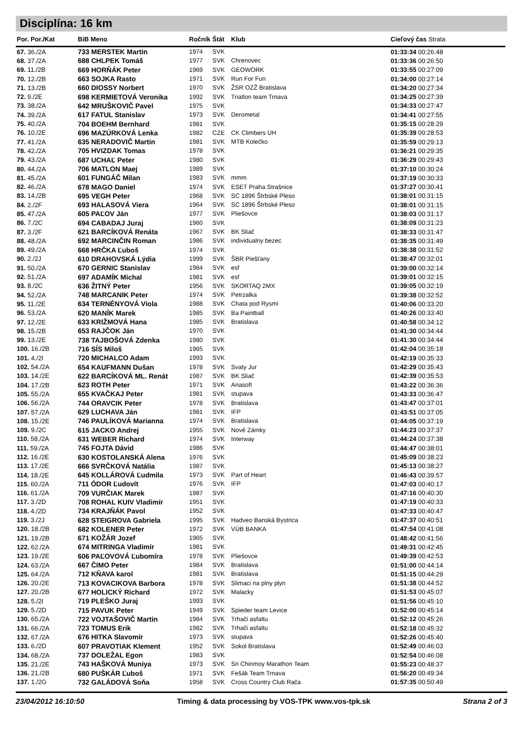Disciplína: 16 km
| Por. Por./Kat | BiB Meno | Ročník | Štát | Klub | Cieľový čas Strata |
| --- | --- | --- | --- | --- | --- |
| 67. 36./2A | 733 MERSTEK Martin | 1974 | SVK | | 01:33:34 00:26:48 |
| 68. 37./2A | 688 CHLPEK Tomáš | 1977 | SVK | Chrenovec | 01:33:36 00:26:50 |
| 69. 11./2B | 669 HORŇÁK Peter | 1969 | SVK | GEOWORK | 01:33:55 00:27:09 |
| 70. 12./2B | 663 SOJKA Rasto | 1971 | SVK | Run For Fun | 01:34:00 00:27:14 |
| 71. 13./2B | 660 DIOSSY Norbert | 1970 | SVK | ŽSR OZŽ Bratislava | 01:34:20 00:27:34 |
| 72. 9./2E | 698 KERMIETOVÁ Veronika | 1992 | SVK | Triatlon team Trnava | 01:34:25 00:27:39 |
| 73. 38./2A | 642 MRUŠKOVIČ Pavel | 1975 | SVK | | 01:34:33 00:27:47 |
| 74. 39./2A | 617 FATUL Stanislav | 1973 | SVK | Derometal | 01:34:41 00:27:55 |
| 75. 40./2A | 704 BOEHM Bernhard | 1981 | SVK | | 01:35:15 00:28:29 |
| 76. 10./2E | 696 MAZÚRKOVÁ Lenka | 1982 | CZE | CK Climbers UH | 01:35:39 00:28:53 |
| 77. 41./2A | 635 NERADOVIČ Martin | 1981 | SVK | MTB Kolečko | 01:35:59 00:29:13 |
| 78. 42./2A | 705 HVIZDAK Tomas | 1978 | SVK | | 01:36:21 00:29:35 |
| 79. 43./2A | 687 UCHAĽ Peter | 1980 | SVK | | 01:36:29 00:29:43 |
| 80. 44./2A | 706 MATLON Maej | 1989 | SVK | | 01:37:10 00:30:24 |
| 81. 45./2A | 601 FUNGÁČ Milan | 1983 | SVK | mmm | 01:37:19 00:30:33 |
| 82. 46./2A | 678 MAGO Daniel | 1974 | SVK | ESET Praha Strašnice | 01:37:27 00:30:41 |
| 83. 14./2B | 695 VEGH Peter | 1968 | SVK | SC 1896 Štrbské Pleso | 01:38:01 00:31:15 |
| 84. 2./2F | 693 HALASOVÁ Viera | 1964 | SVK | SC 1896 Štrbské Pleso | 01:38:01 00:31:15 |
| 85. 47./2A | 605 PAĽOV Ján | 1977 | SVK | Pliešovce | 01:38:03 00:31:17 |
| 86. 7./2C | 694 CABADAJ Juraj | 1960 | SVK | | 01:38:09 00:31:23 |
| 87. 3./2F | 621 BARCÍKOVÁ Renáta | 1967 | SVK | BK Sliač | 01:38:33 00:31:47 |
| 88. 48./2A | 692 MARCINČIN Roman | 1986 | SVK | individualny bezec | 01:38:35 00:31:49 |
| 89. 49./2A | 668 HRČKA Ľuboš | 1974 | SVK | | 01:38:38 00:31:52 |
| 90. 2./2J | 610 DRAHOVSKÁ Lýdia | 1999 | SVK | ŠBR Piešťany | 01:38:47 00:32:01 |
| 91. 50./2A | 670 GERNIC Stanislav | 1984 | SVK | esf | 01:39:00 00:32:14 |
| 92. 51./2A | 697 ADAMÍK Michal | 1981 | SVK | esf | 01:39:01 00:32:15 |
| 93. 8./2C | 636 ŽITNÝ Peter | 1956 | SVK | SKORTAQ 2MX | 01:39:05 00:32:19 |
| 94. 52./2A | 748 MARCANIK Peter | 1974 | SVK | Petrzalka | 01:39:38 00:32:52 |
| 95. 11./2E | 634 TERNÉNYOVÁ Viola | 1988 | SVK | Chata pod Rysmi | 01:40:06 00:33:20 |
| 96. 53./2A | 620 MANÍK Marek | 1985 | SVK | Ba Paintball | 01:40:26 00:33:40 |
| 97. 12./2E | 633 KRIŽMOVÁ Hana | 1985 | SVK | Bratislava | 01:40:58 00:34:12 |
| 98. 15./2B | 653 RAJČOK Ján | 1970 | SVK | | 01:41:30 00:34:44 |
| 99. 13./2E | 738 TAJBOŠOVÁ Zdenka | 1980 | SVK | | 01:41:30 00:34:44 |
| 100. 16./2B | 716 SÍS Miloš | 1965 | SVK | | 01:42:04 00:35:18 |
| 101. 4./2I | 720 MICHALCO Adam | 1993 | SVK | | 01:42:19 00:35:33 |
| 102. 54./2A | 654 KAUFMANN Dušan | 1978 | SVK | Svaty Jur | 01:42:29 00:35:43 |
| 103. 14./2E | 622 BARCÍKOVÁ ML. Renát | 1987 | SVK | BK Sliač | 01:42:39 00:35:53 |
| 104. 17./2B | 623 ROTH Peter | 1971 | SVK | Anasoft | 01:43:22 00:36:36 |
| 105. 55./2A | 655 KVAČKAJ Peter | 1981 | SVK | stupava | 01:43:33 00:36:47 |
| 106. 56./2A | 744 ORAVCIK Peter | 1978 | SVK | Bratislava | 01:43:47 00:37:01 |
| 107. 57./2A | 629 LUCHAVA Ján | 1981 | SVK | IFP | 01:43:51 00:37:05 |
| 108. 15./2E | 746 PAULÍKOVÁ Marianna | 1974 | SVK | Bratislava | 01:44:05 00:37:19 |
| 109. 9./2C | 615 JACKO Andrej | 1955 | SVK | Nové Zámky | 01:44:23 00:37:37 |
| 110. 58./2A | 631 WEBER Richard | 1974 | SVK | Interway | 01:44:24 00:37:38 |
| 111. 59./2A | 745 FOJTA Dávid | 1986 | SVK | | 01:44:47 00:38:01 |
| 112. 16./2E | 630 KOSTOLANSKÁ Alena | 1976 | SVK | | 01:45:09 00:38:23 |
| 113. 17./2E | 666 SVRČKOVÁ Natália | 1987 | SVK | | 01:45:13 00:38:27 |
| 114. 18./2E | 645 KOLLÁROVÁ Ľudmila | 1973 | SVK | Part of Heart | 01:46:43 00:39:57 |
| 115. 60./2A | 711 ÓDOR Ľudovít | 1976 | SVK | IFP | 01:47:03 00:40:17 |
| 116. 61./2A | 709 VURČIAK Marek | 1987 | SVK | | 01:47:16 00:40:30 |
| 117. 3./2D | 708 ROHAL KUIV Vladimír | 1951 | SVK | | 01:47:19 00:40:33 |
| 118. 4./2D | 734 KRAJŇÁK Pavol | 1952 | SVK | | 01:47:33 00:40:47 |
| 119. 3./2J | 628 STEIGROVA Gabriela | 1995 | SVK | Hadveo Banská Bystrica | 01:47:37 00:40:51 |
| 120. 18./2B | 682 KOLENER Peter | 1972 | SVK | VÚB BANKA | 01:47:54 00:41:08 |
| 121. 19./2B | 671 KOŽÁR Jozef | 1965 | SVK | | 01:48:42 00:41:56 |
| 122. 62./2A | 674 MITRINGA Vladimír | 1981 | SVK | | 01:49:31 00:42:45 |
| 123. 19./2E | 606 PAĽOVOVÁ Ľubomíra | 1978 | SVK | Pliešovce | 01:49:39 00:42:53 |
| 124. 63./2A | 667 ČIMO Peter | 1984 | SVK | Bratislava | 01:51:00 00:44:14 |
| 125. 64./2A | 712 KŇAVA karol | 1981 | SVK | Bratislava | 01:51:15 00:44:29 |
| 126. 20./2E | 713 KOVACIKOVA Barbora | 1978 | SVK | Slimaci na plny plyn | 01:51:38 00:44:52 |
| 127. 20./2B | 677 HOLICKÝ Richard | 1972 | SVK | Malacky | 01:51:53 00:45:07 |
| 128. 5./2I | 719 PLEŠKO Juraj | 1993 | SVK | | 01:51:56 00:45:10 |
| 129. 5./2D | 715 PAVUK Peter | 1949 | SVK | Spieder team Levice | 01:52:00 00:45:14 |
| 130. 65./2A | 722 VOJTAŠOVIČ Martin | 1984 | SVK | Trhači asfaltu | 01:52:12 00:45:26 |
| 131. 66./2A | 723 TOMUS Erik | 1982 | SVK | Trhači asfaltu | 01:52:18 00:45:32 |
| 132. 67./2A | 676 HITKA Slavomír | 1973 | SVK | stupava | 01:52:26 00:45:40 |
| 133. 6./2D | 607 PRAVOTIAK Klement | 1952 | SVK | Sokol Bratislava | 01:52:49 00:46:03 |
| 134. 68./2A | 737 DOLEŽAL Egon | 1983 | SVK | | 01:52:54 00:46:08 |
| 135. 21./2E | 743 HAŠKOVÁ Muniya | 1973 | SVK | Sri Chinmoy Marathon Team | 01:55:23 00:48:37 |
| 136. 21./2B | 680 PUŠKÁR Ľuboš | 1971 | SVK | Fešák Team Trnava | 01:56:20 00:49:34 |
| 137. 1./2G | 732 GALÁDOVÁ Soňa | 1958 | SVK | Cross Country Club Rača | 01:57:35 00:50:49 |
23/04/2012 16:10:50 Timing & data processing by VOS-TPK www.vos-tpk.sk Strana 2 of 3